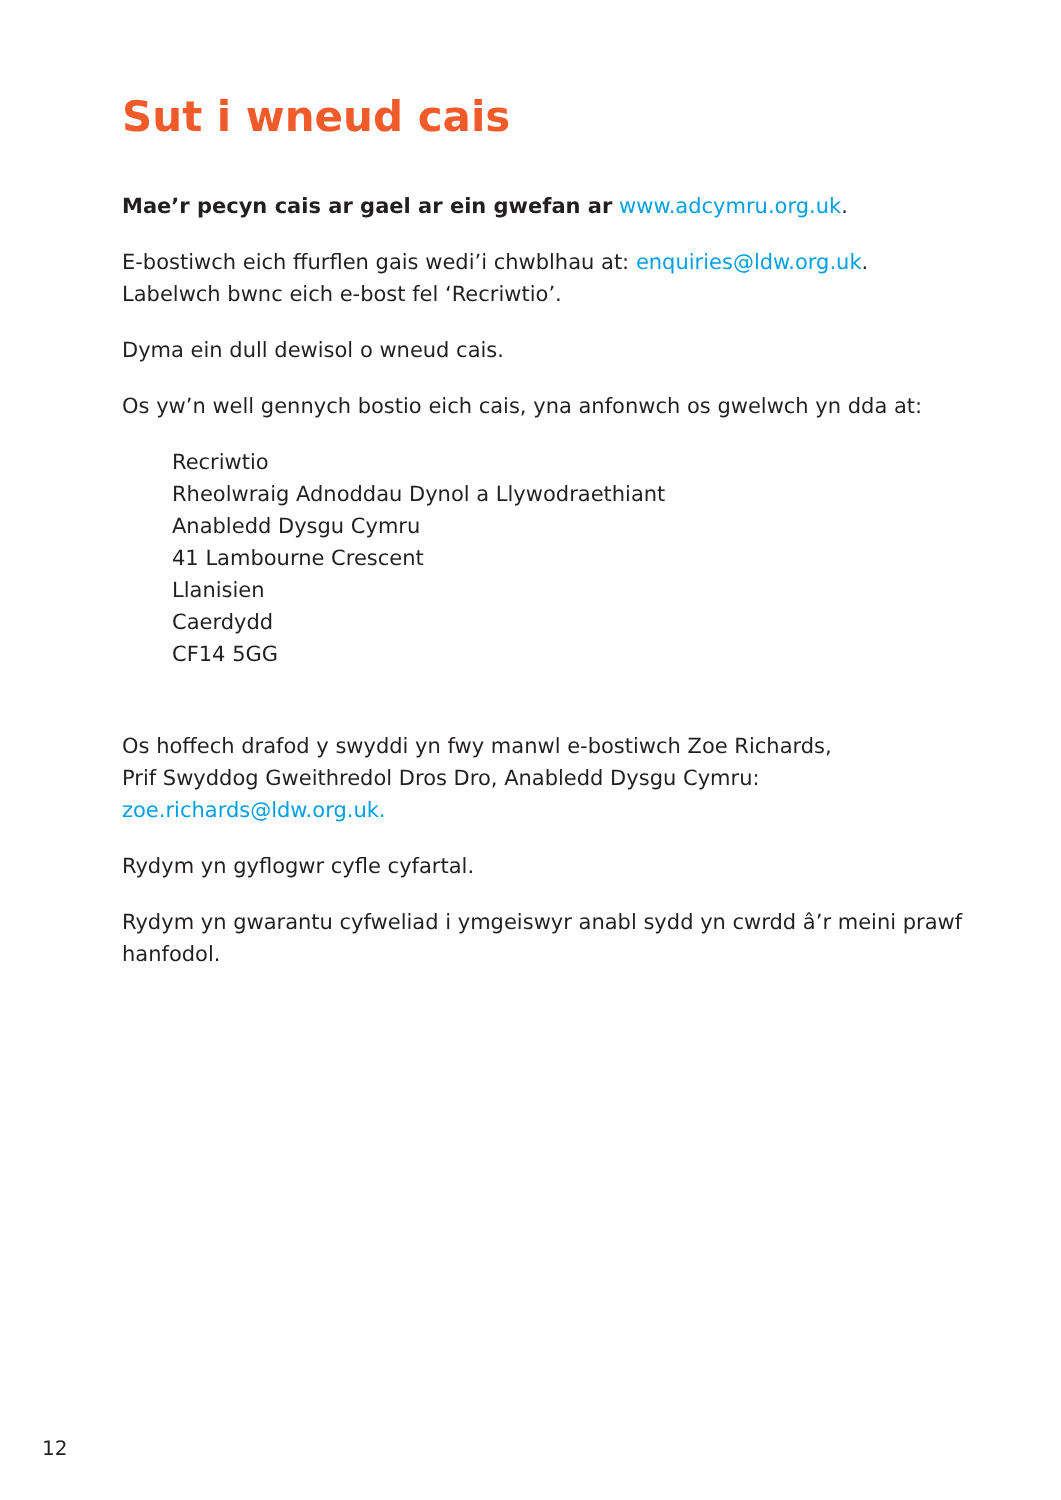Sut i wneud cais
Mae’r pecyn cais ar gael ar ein gwefan ar www.adcymru.org.uk.
E-bostiwch eich ffurflen gais wedi’i chwblhau at: enquiries@ldw.org.uk.
Labelwch bwnc eich e-bost fel ‘Recriwtio’.
Dyma ein dull dewisol o wneud cais.
Os yw’n well gennych bostio eich cais, yna anfonwch os gwelwch yn dda at:
Recriwtio
Rheolwraig Adnoddau Dynol a Llywodraethiant
Anabledd Dysgu Cymru
41 Lambourne Crescent
Llanisien
Caerdydd
CF14 5GG
Os hoffech drafod y swyddi yn fwy manwl e-bostiwch Zoe Richards,
Prif Swyddog Gweithredol Dros Dro, Anabledd Dysgu Cymru:
zoe.richards@ldw.org.uk.
Rydym yn gyflogwr cyfle cyfartal.
Rydym yn gwarantu cyfweliad i ymgeiswyr anabl sydd yn cwrdd â’r meini prawf hanfodol.
12